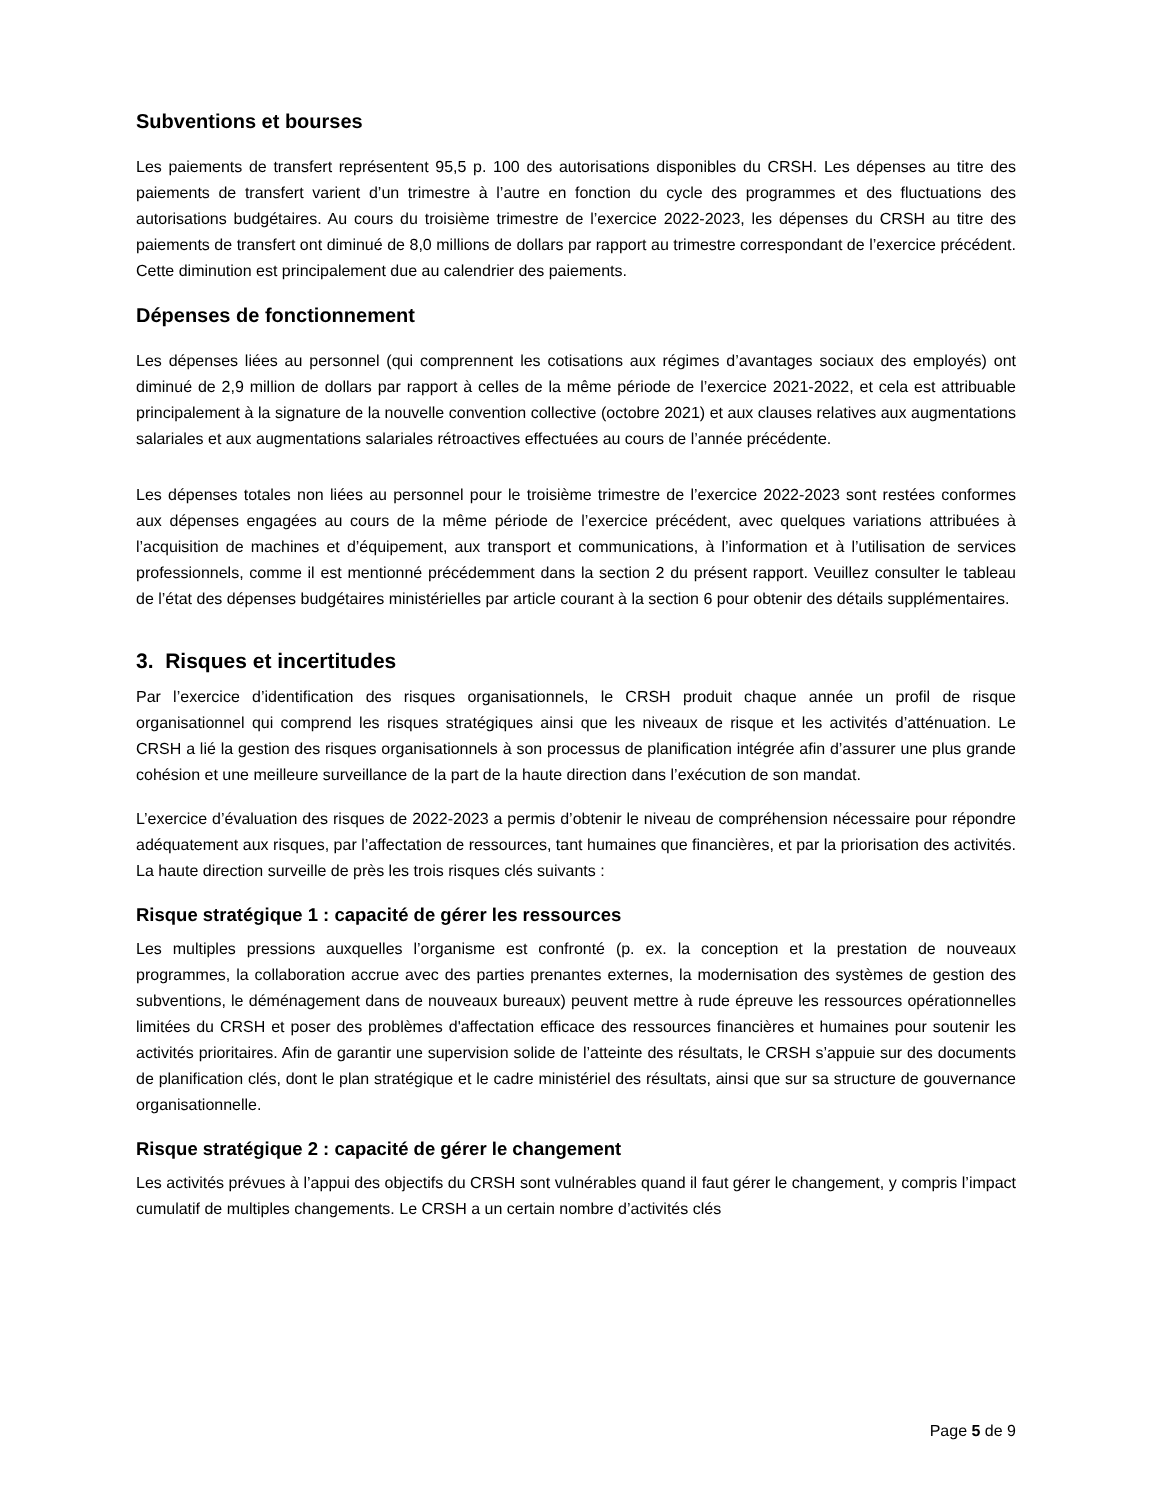Subventions et bourses
Les paiements de transfert représentent 95,5 p. 100 des autorisations disponibles du CRSH. Les dépenses au titre des paiements de transfert varient d’un trimestre à l’autre en fonction du cycle des programmes et des fluctuations des autorisations budgétaires. Au cours du troisième trimestre de l’exercice 2022-2023, les dépenses du CRSH au titre des paiements de transfert ont diminué de 8,0 millions de dollars par rapport au trimestre correspondant de l’exercice précédent. Cette diminution est principalement due au calendrier des paiements.
Dépenses de fonctionnement
Les dépenses liées au personnel (qui comprennent les cotisations aux régimes d’avantages sociaux des employés) ont diminué de 2,9 million de dollars par rapport à celles de la même période de l’exercice 2021-2022, et cela est attribuable principalement à la signature de la nouvelle convention collective (octobre 2021) et aux clauses relatives aux augmentations salariales et aux augmentations salariales rétroactives effectuées au cours de l’année précédente.
Les dépenses totales non liées au personnel pour le troisième trimestre de l’exercice 2022-2023 sont restées conformes aux dépenses engagées au cours de la même période de l’exercice précédent, avec quelques variations attribuées à l’acquisition de machines et d’équipement, aux transport et communications, à l’information et à l’utilisation de services professionnels, comme il est mentionné précédemment dans la section 2 du présent rapport. Veuillez consulter le tableau de l’état des dépenses budgétaires ministérielles par article courant à la section 6 pour obtenir des détails supplémentaires.
3. Risques et incertitudes
Par l’exercice d’identification des risques organisationnels, le CRSH produit chaque année un profil de risque organisationnel qui comprend les risques stratégiques ainsi que les niveaux de risque et les activités d’atténuation. Le CRSH a lié la gestion des risques organisationnels à son processus de planification intégrée afin d’assurer une plus grande cohésion et une meilleure surveillance de la part de la haute direction dans l’exécution de son mandat.
L’exercice d’évaluation des risques de 2022-2023 a permis d’obtenir le niveau de compréhension nécessaire pour répondre adéquatement aux risques, par l’affectation de ressources, tant humaines que financières, et par la priorisation des activités. La haute direction surveille de près les trois risques clés suivants :
Risque stratégique 1 : capacité de gérer les ressources
Les multiples pressions auxquelles l’organisme est confronté (p. ex. la conception et la prestation de nouveaux programmes, la collaboration accrue avec des parties prenantes externes, la modernisation des systèmes de gestion des subventions, le déménagement dans de nouveaux bureaux) peuvent mettre à rude épreuve les ressources opérationnelles limitées du CRSH et poser des problèmes d'affectation efficace des ressources financières et humaines pour soutenir les activités prioritaires. Afin de garantir une supervision solide de l’atteinte des résultats, le CRSH s’appuie sur des documents de planification clés, dont le plan stratégique et le cadre ministériel des résultats, ainsi que sur sa structure de gouvernance organisationnelle.
Risque stratégique 2 : capacité de gérer le changement
Les activités prévues à l’appui des objectifs du CRSH sont vulnérables quand il faut gérer le changement, y compris l’impact cumulatif de multiples changements. Le CRSH a un certain nombre d’activités clés
Page 5 de 9